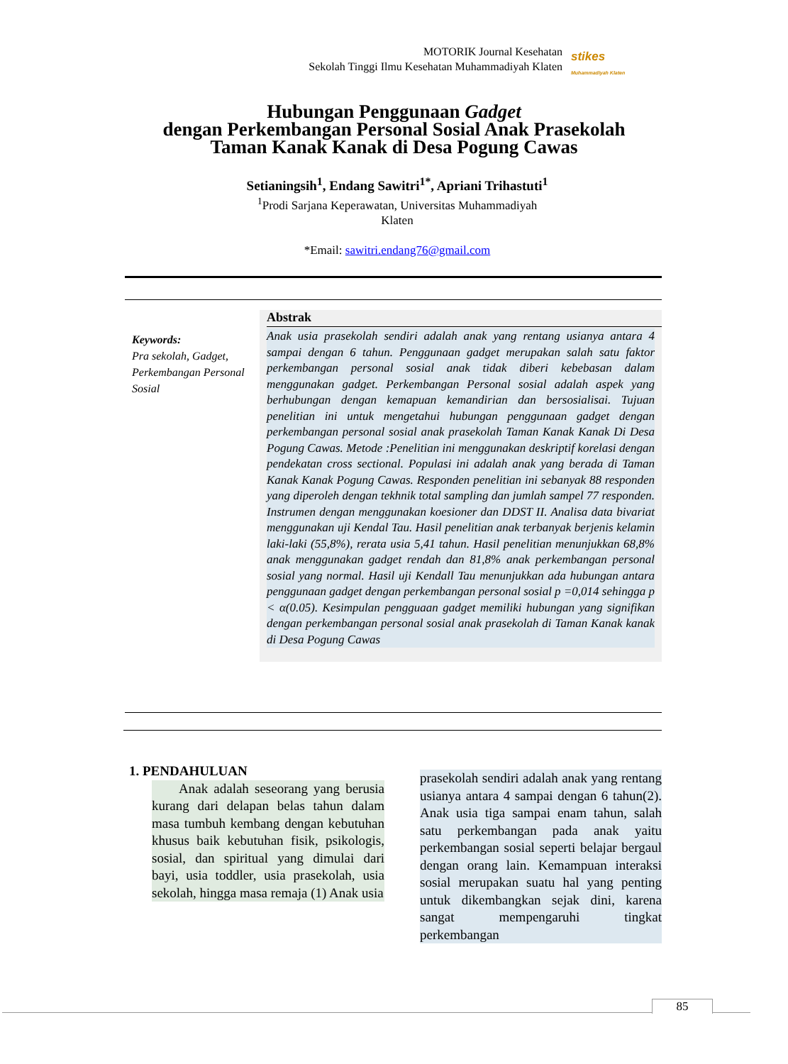MOTORIK Journal Kesehatan
Sekolah Tinggi Ilmu Kesehatan Muhammadiyah Klaten
stikes
Muhammadiyah Klaten
Hubungan Penggunaan Gadget
dengan Perkembangan Personal Sosial Anak Prasekolah
Taman Kanak Kanak di Desa Pogung Cawas
Setianingsih<sup>1</sup>, Endang Sawitri<sup>1*</sup>, Apriani Trihastuti<sup>1</sup>
<sup>1</sup> Prodi Sarjana Keperawatan, Universitas Muhammadiyah
Klaten
*Email: sawitri.endang76@gmail.com
Keywords:
Pra sekolah, Gadget, Perkembangan Personal Sosial
Abstrak
Anak usia prasekolah sendiri adalah anak yang rentang usianya antara 4 sampai dengan 6 tahun. Penggunaan gadget merupakan salah satu faktor perkembangan personal sosial anak tidak diberi kebebasan dalam menggunakan gadget. Perkembangan Personal sosial adalah aspek yang berhubungan dengan kemapuan kemandirian dan bersosialisai. Tujuan penelitian ini untuk mengetahui hubungan penggunaan gadget dengan perkembangan personal sosial anak prasekolah Taman Kanak Kanak Di Desa Pogung Cawas. Metode :Penelitian ini menggunakan deskriptif korelasi dengan pendekatan cross sectional. Populasi ini adalah anak yang berada di Taman Kanak Kanak Pogung Cawas. Responden penelitian ini sebanyak 88 responden yang diperoleh dengan tekhnik total sampling dan jumlah sampel 77 responden. Instrumen dengan menggunakan koesioner dan DDST II. Analisa data bivariat menggunakan uji Kendal Tau. Hasil penelitian anak terbanyak berjenis kelamin laki-laki (55,8%), rerata usia 5,41 tahun. Hasil penelitian menunjukkan 68,8% anak menggunakan gadget rendah dan 81,8% anak perkembangan personal sosial yang normal. Hasil uji Kendall Tau menunjukkan ada hubungan antara penggunaan gadget dengan perkembangan personal sosial p =0,014 sehingga p < α(0.05). Kesimpulan pengguaan gadget memiliki hubungan yang signifikan dengan perkembangan personal sosial anak prasekolah di Taman Kanak kanak di Desa Pogung Cawas
1. PENDAHULUAN
Anak adalah seseorang yang berusia kurang dari delapan belas tahun dalam masa tumbuh kembang dengan kebutuhan khusus baik kebutuhan fisik, psikologis, sosial, dan spiritual yang dimulai dari bayi, usia toddler, usia prasekolah, usia sekolah, hingga masa remaja (1) Anak usia
prasekolah sendiri adalah anak yang rentang usianya antara 4 sampai dengan 6 tahun(2). Anak usia tiga sampai enam tahun, salah satu perkembangan pada anak yaitu perkembangan sosial seperti belajar bergaul dengan orang lain. Kemampuan interaksi sosial merupakan suatu hal yang penting untuk dikembangkan sejak dini, karena sangat mempengaruhi tingkat perkembangan
85